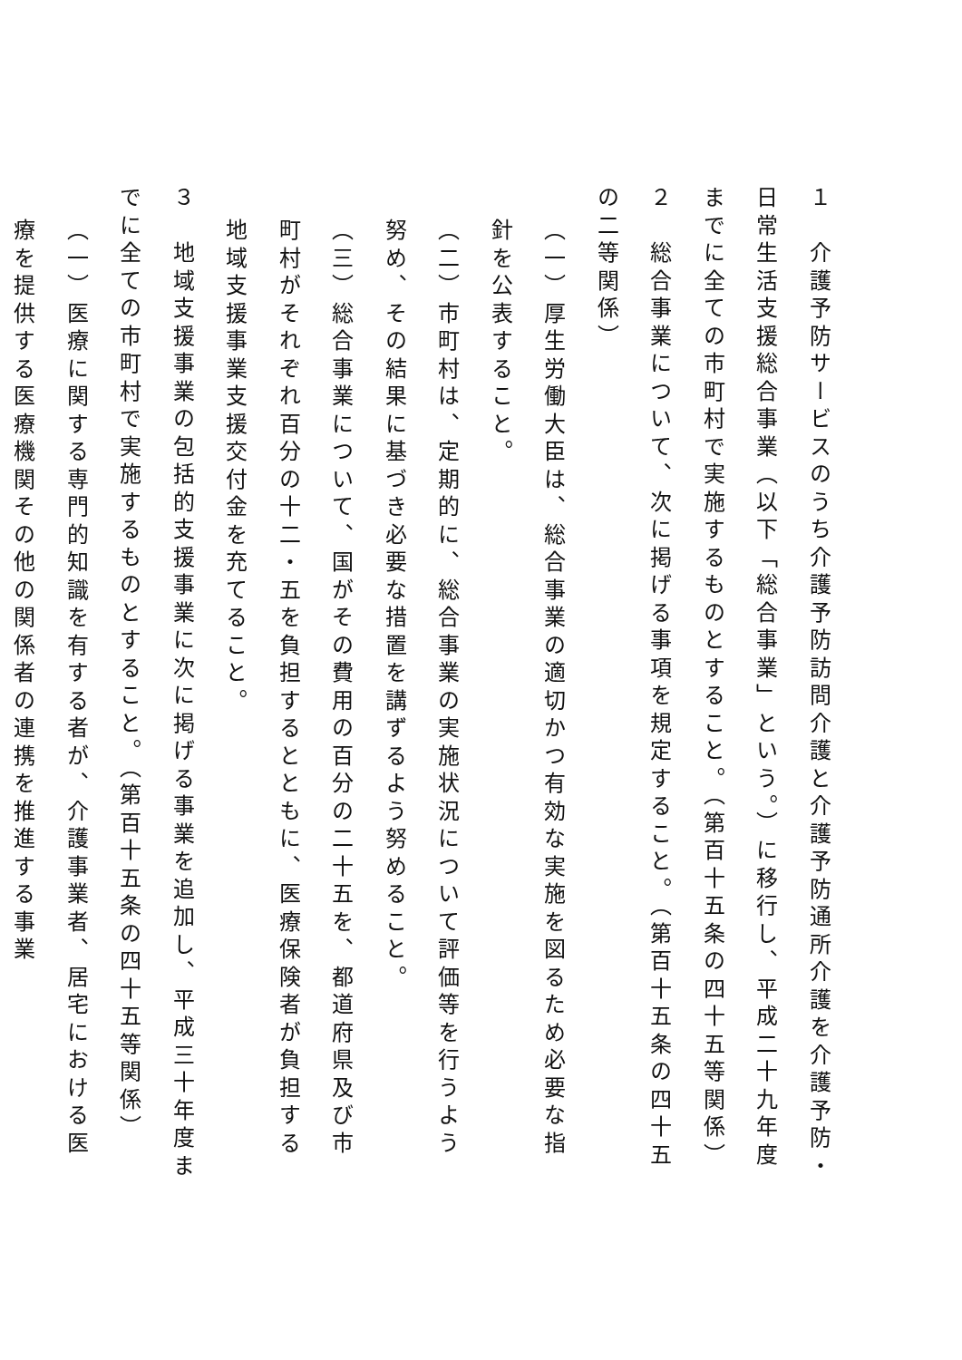１　介護予防サービスのうち介護予防訪問介護と介護予防通所介護を介護予防・日常生活支援総合事業（以下「総合事業」という。）に移行し、平成二十九年度までに全ての市町村で実施するものとすること。（第百十五条の四十五等関係）
２　総合事業について、次に掲げる事項を規定すること。（第百十五条の四十五の二等関係）
（一）厚生労働大臣は、総合事業の適切かつ有効な実施を図るため必要な指針を公表すること。
（二）市町村は、定期的に、総合事業の実施状況について評価等を行うよう努め、その結果に基づき必要な措置を講ずるよう努めること。
（三）総合事業について、国がその費用の百分の二十五を、都道府県及び市町村がそれぞれ百分の十二・五を負担するとともに、医療保険者が負担する地域支援事業支援交付金を充てること。
３　地域支援事業の包括的支援事業に次に掲げる事業を追加し、平成三十年度までに全ての市町村で実施するものとすること。（第百十五条の四十五等関係）
（一）医療に関する専門的知識を有する者が、介護事業者、居宅における医療を提供する医療機関その他の関係者の連携を推進する事業